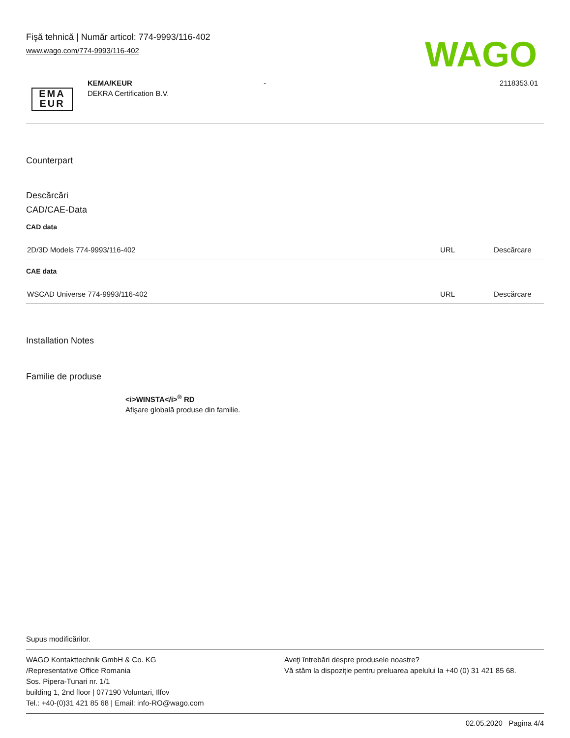Fişă tehnică | Număr articol: 774-9993/116-402
www.wago.com/774-9993/116-402
WAGO
EMA
EUR
KEMA/KEUR
DEKRA Certification B.V.
- 2118353.01
Counterpart
Descărcări
CAD/CAE-Data
CAD data
| 2D/3D Models 774-9993/116-402 | URL | Descărcare |
CAE data
| WSCAD Universe 774-9993/116-402 | URL | Descărcare |
Installation Notes
Familie de produse
<i>WINSTA</i><sup>®</sup> RD
Afişare globală produse din familie.
Supus modificărilor.
WAGO Kontakttechnik GmbH & Co. KG
/Representative Office Romania
Sos. Pipera-Tunari nr. 1/1
building 1, 2nd floor | 077190 Voluntari, Ilfov
Tel.: +40-(0)31 421 85 68 | Email: info-RO@wago.com
Aveţi întrebări despre produsele noastre?
Vă stăm la dispoziţie pentru preluarea apelului la +40 (0) 31 421 85 68.
02.05.2020 Pagina 4/4